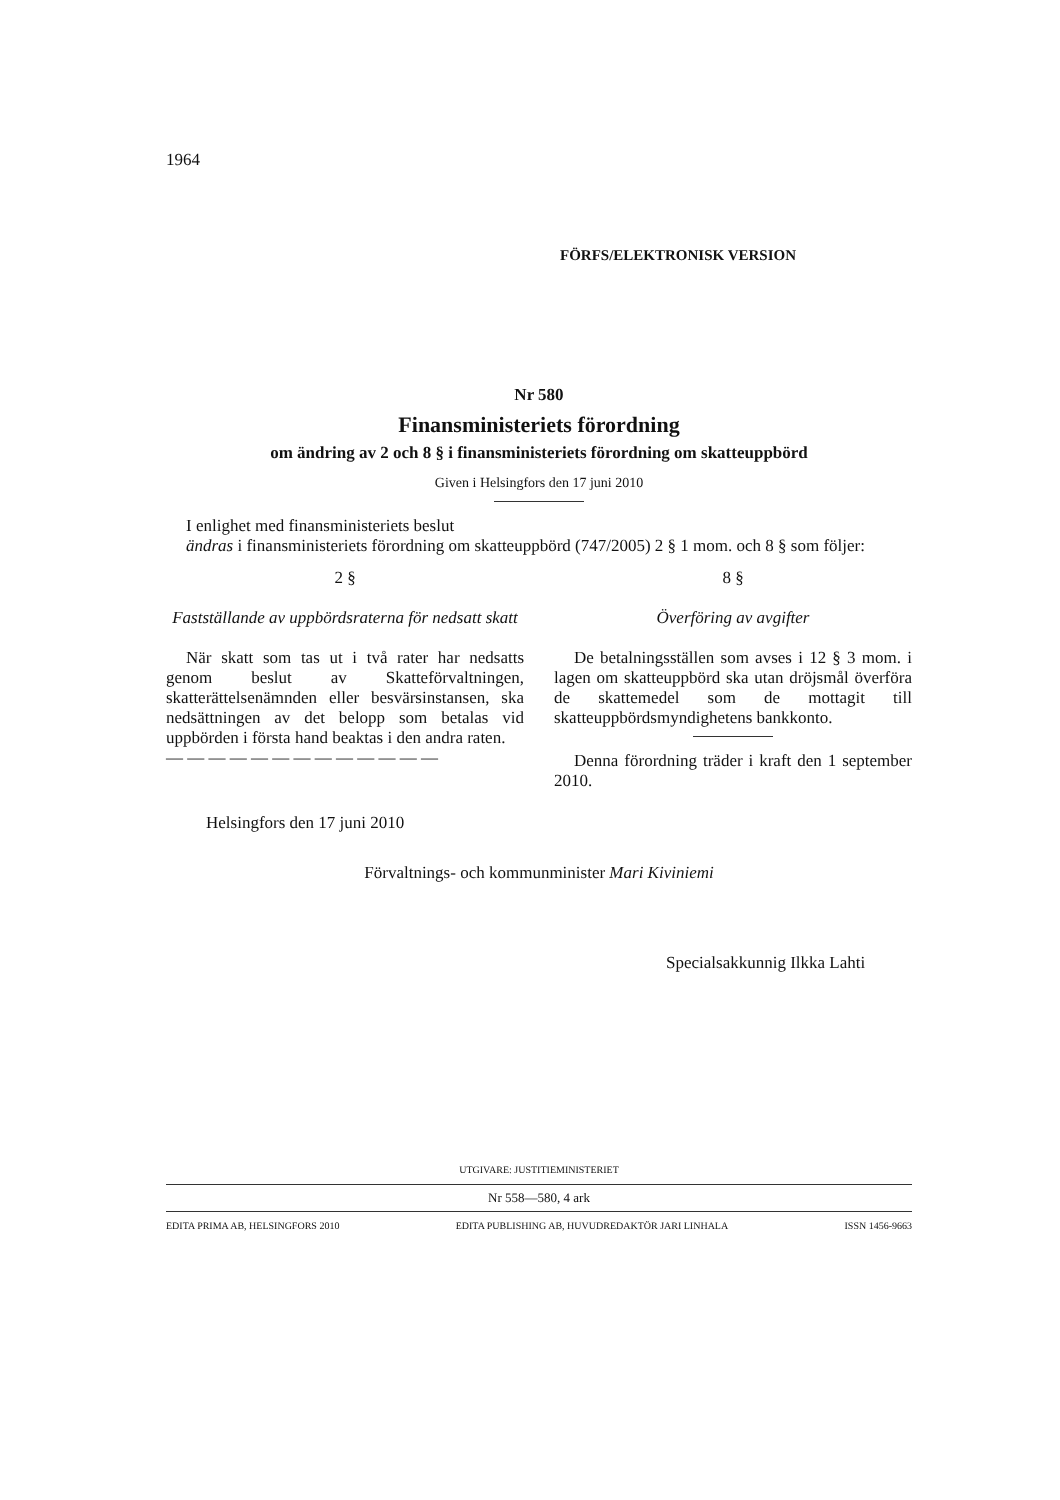1964
FÖRFS/ELEKTRONISK VERSION
Nr 580
Finansministeriets förordning
om ändring av 2 och 8 § i finansministeriets förordning om skatteuppbörd
Given i Helsingfors den 17 juni 2010
I enlighet med finansministeriets beslut
ändras i finansministeriets förordning om skatteuppbörd (747/2005) 2 § 1 mom. och 8 § som följer:
2 §
Fastställande av uppbördsraterna för nedsatt skatt
När skatt som tas ut i två rater har nedsatts genom beslut av Skatteförvaltningen, skatterättelsenämnden eller besvärsinstansen, ska nedsättningen av det belopp som betalas vid uppbörden i första hand beaktas i den andra raten.
— — — — — — — — — — — — —
8 §
Överföring av avgifter
De betalningsställen som avses i 12 § 3 mom. i lagen om skatteuppbörd ska utan dröjsmål överföra de skattemedel som de mottagit till skatteuppbördsmyndighetens bankkonto.
Denna förordning träder i kraft den 1 september 2010.
Helsingfors den 17 juni 2010
Förvaltnings- och kommunminister Mari Kiviniemi
Specialsakkunnig Ilkka Lahti
UTGIVARE: JUSTITIEMINISTERIET
Nr 558—580, 4 ark
EDITA PRIMA AB, HELSINGFORS 2010 EDITA PUBLISHING AB, HUVUDREDAKTÖR JARI LINHALA ISSN 1456-9663